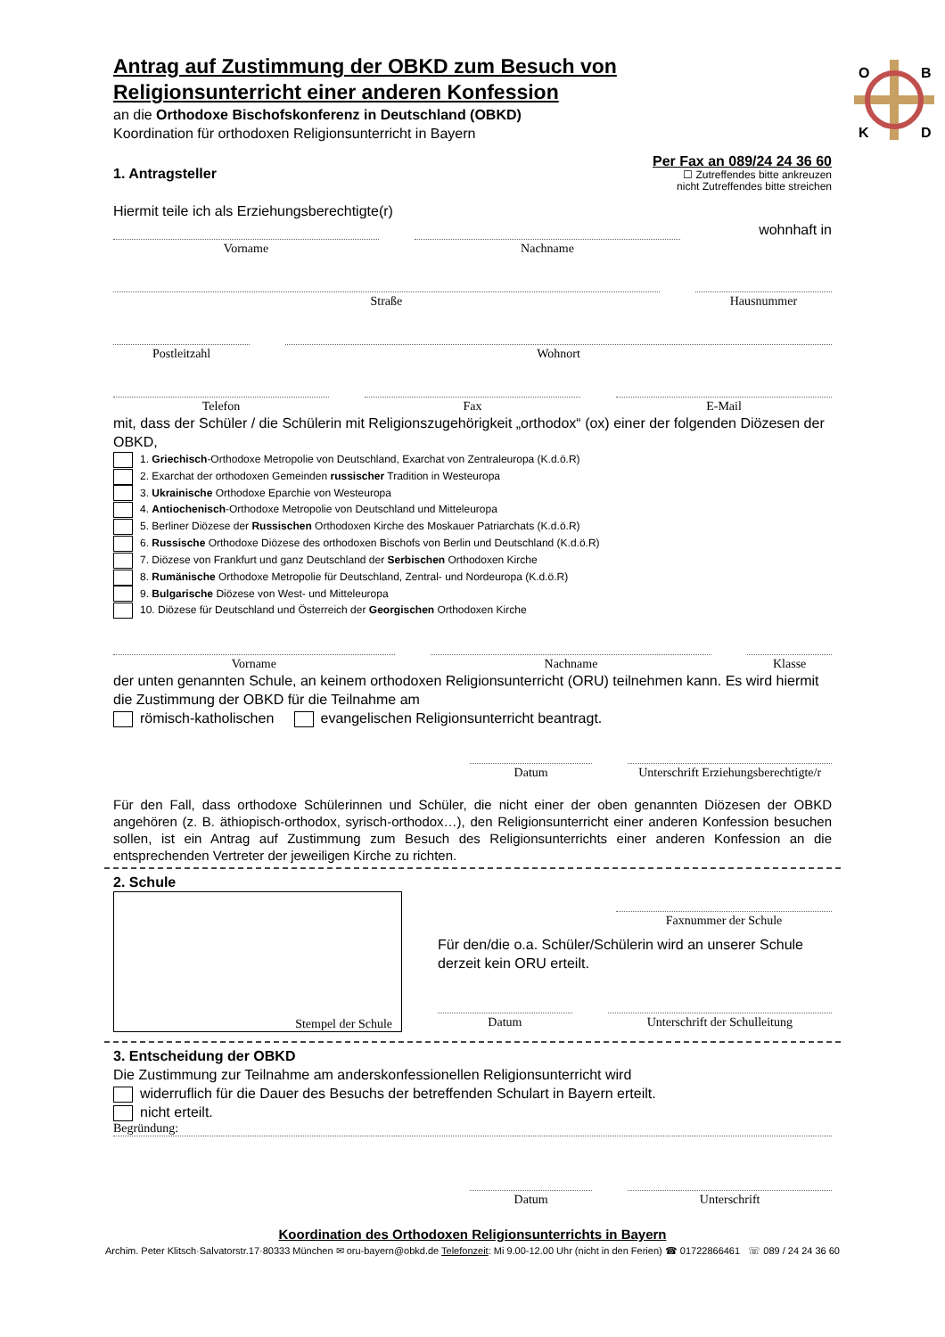O
B
K
D
Antrag auf Zustimmung der OBKD zum Besuch von Religionsunterricht einer anderen Konfession
an die Orthodoxe Bischofskonferenz in Deutschland (OBKD)
Koordination für orthodoxen Religionsunterricht in Bayern
1. Antragsteller
Per Fax an 089/24 24 36 60
☐ Zutreffendes bitte ankreuzen
nicht Zutreffendes bitte streichen
Hiermit teile ich als Erziehungsberechtigte(r)
wohnhaft in
Vorname Nachname
Straße Hausnummer
Postleitzahl Wohnort
Telefon Fax E-Mail
mit, dass der Schüler / die Schülerin mit Religionszugehörigkeit „orthodox“ (ox) einer der folgenden Diözesen der OBKD,
1. Griechisch-Orthodoxe Metropolie von Deutschland, Exarchat von Zentraleuropa (K.d.ö.R)
2. Exarchat der orthodoxen Gemeinden russischer Tradition in Westeuropa
3. Ukrainische Orthodoxe Eparchie von Westeuropa
4. Antiochenisch-Orthodoxe Metropolie von Deutschland und Mitteleuropa
5. Berliner Diözese der Russischen Orthodoxen Kirche des Moskauer Patriarchats (K.d.ö.R)
6. Russische Orthodoxe Diözese des orthodoxen Bischofs von Berlin und Deutschland (K.d.ö.R)
7. Diözese von Frankfurt und ganz Deutschland der Serbischen Orthodoxen Kirche
8. Rumänische Orthodoxe Metropolie für Deutschland, Zentral- und Nordeuropa (K.d.ö.R)
9. Bulgarische Diözese von West- und Mitteleuropa
10. Diözese für Deutschland und Österreich der Georgischen Orthodoxen Kirche
Vorname Nachname Klasse
der unten genannten Schule, an keinem orthodoxen Religionsunterricht (ORU) teilnehmen kann. Es wird hiermit die Zustimmung der OBKD für die Teilnahme am
römisch-katholischen evangelischen Religionsunterricht beantragt.
Datum Unterschrift Erziehungsberechtigte/r
Für den Fall, dass orthodoxe Schülerinnen und Schüler, die nicht einer der oben genannten Diözesen der OBKD angehören (z. B. äthiopisch-orthodox, syrisch-orthodox…), den Religionsunterricht einer anderen Konfession besuchen sollen, ist ein Antrag auf Zustimmung zum Besuch des Religionsunterrichts einer anderen Konfession an die entsprechenden Vertreter der jeweiligen Kirche zu richten.
2. Schule
Stempel der Schule
Faxnummer der Schule
Für den/die o.a. Schüler/Schülerin wird an unserer Schule derzeit kein ORU erteilt.
Datum Unterschrift der Schulleitung
3. Entscheidung der OBKD
Die Zustimmung zur Teilnahme am anderskonfessionellen Religionsunterricht wird
widerruflich für die Dauer des Besuchs der betreffenden Schulart in Bayern erteilt.
nicht erteilt.
Begründung:
Datum Unterschrift
Koordination des Orthodoxen Religionsunterrichts in Bayern
Archim. Peter Klitsch·Salvatorstr.17·80333 München ✉ oru-bayern@obkd.de Telefonzeit: Mi 9.00-12.00 Uhr (nicht in den Ferien) ☎ 01722866461 ☏ 089 / 24 24 36 60